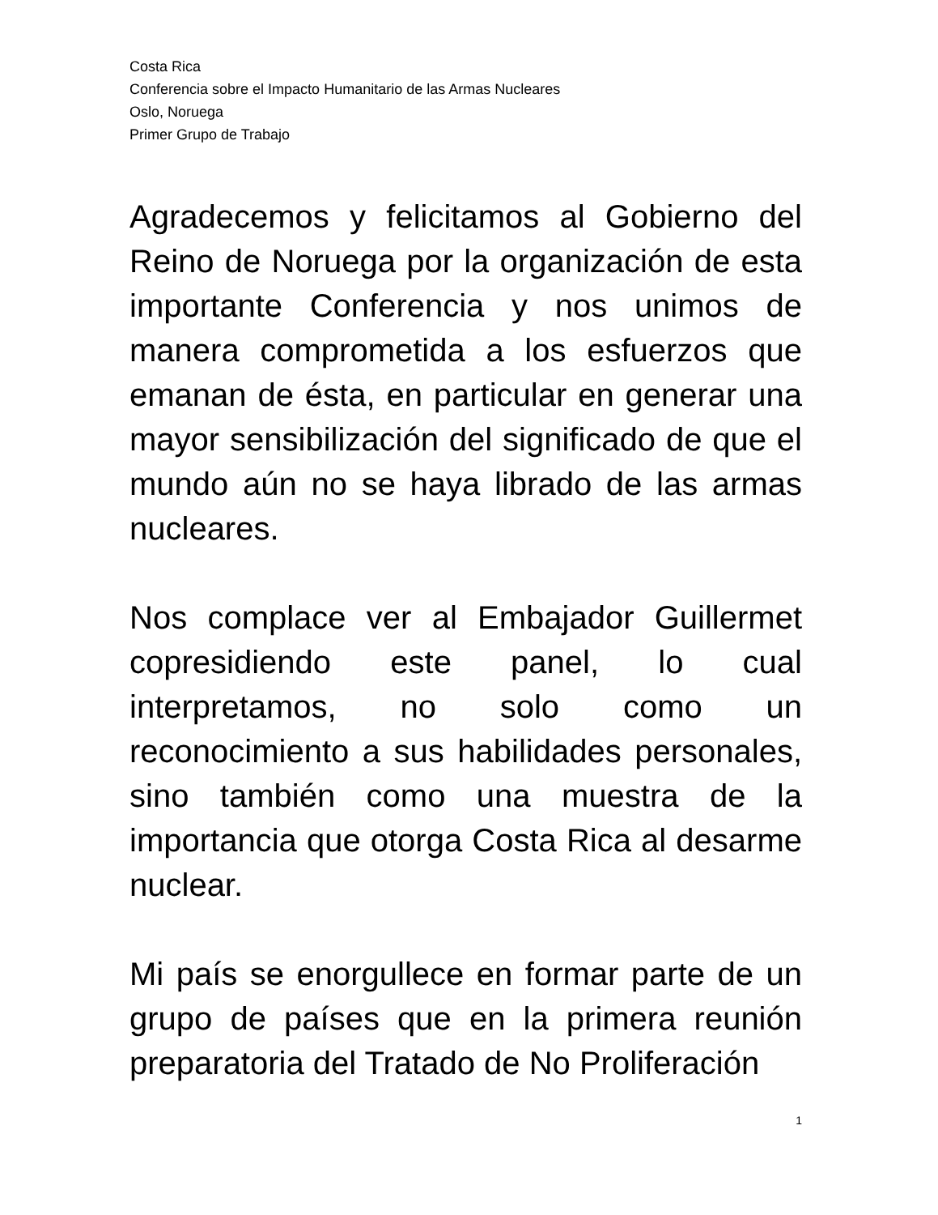Costa Rica
Conferencia sobre el Impacto Humanitario de las Armas Nucleares
Oslo, Noruega
Primer Grupo de Trabajo
Agradecemos y felicitamos al Gobierno del Reino de Noruega por la organización de esta importante Conferencia y nos unimos de manera comprometida a los esfuerzos que emanan de ésta, en particular en generar una mayor sensibilización del significado de que el mundo aún no se haya librado de las armas nucleares.
Nos complace ver al Embajador Guillermet copresidiendo este panel, lo cual interpretamos, no solo como un reconocimiento a sus habilidades personales, sino también como una muestra de la importancia que otorga Costa Rica al desarme nuclear.
Mi país se enorgullece en formar parte de un grupo de países que en la primera reunión preparatoria del Tratado de No Proliferación
1